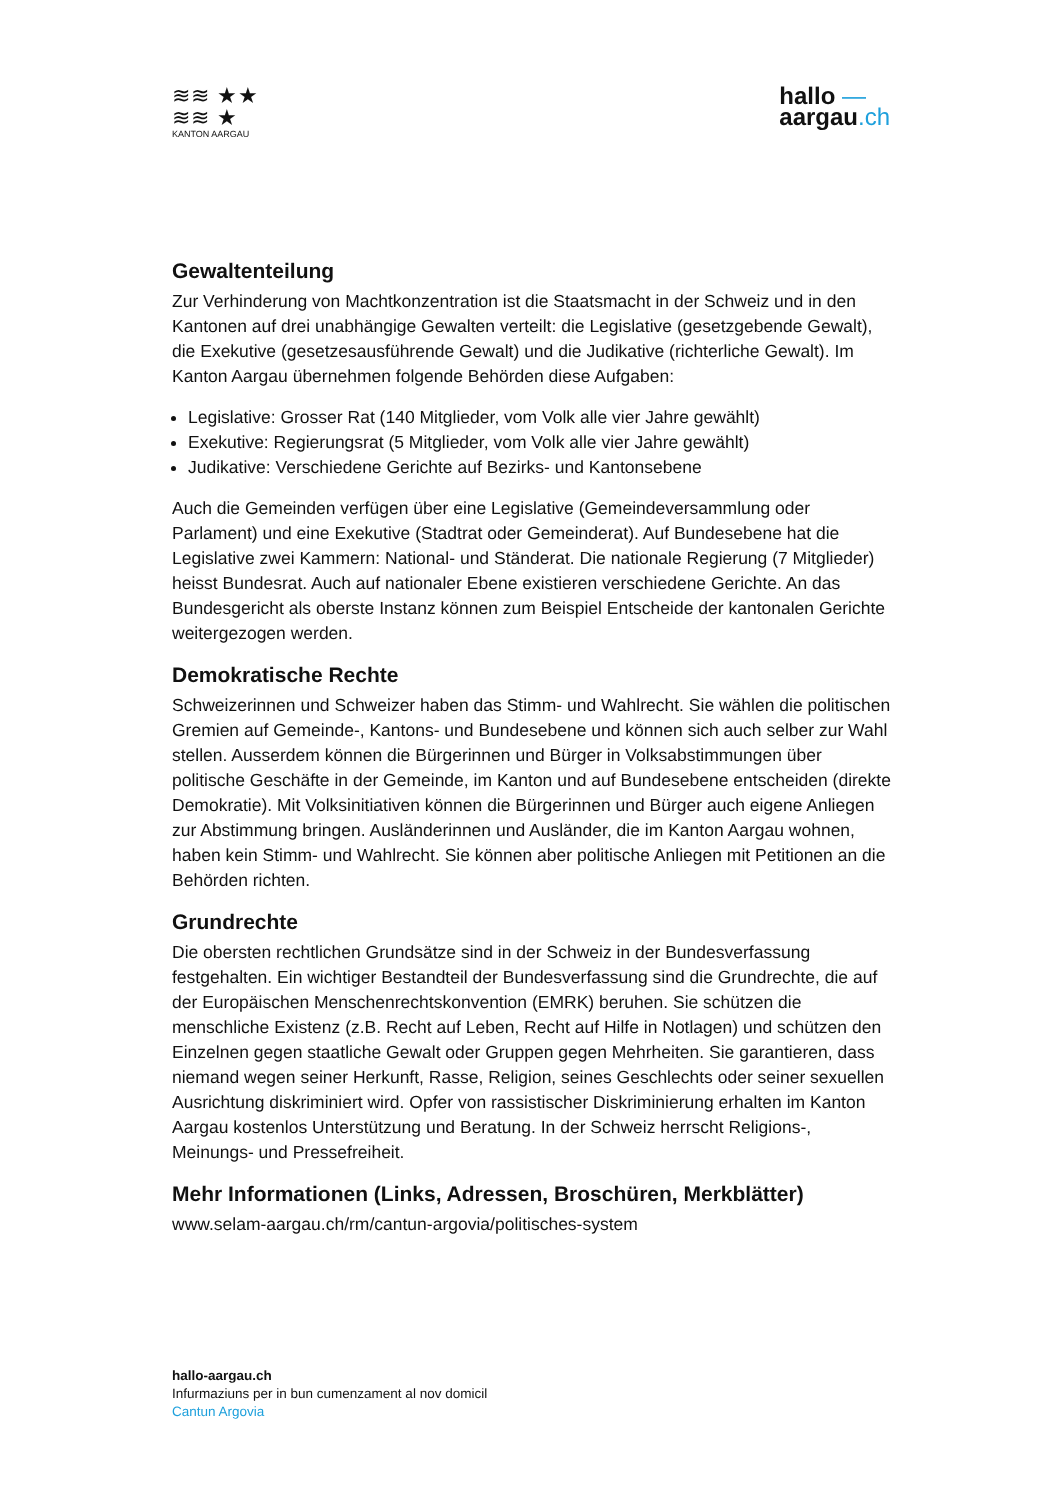≋≋ ★★
≋≋ ★
KANTON AARGAU
hallo —
aargau.ch
Gewaltenteilung
Zur Verhinderung von Machtkonzentration ist die Staatsmacht in der Schweiz und in den Kantonen auf drei unabhängige Gewalten verteilt: die Legislative (gesetzgebende Gewalt), die Exekutive (gesetzesausführende Gewalt) und die Judikative (richterliche Gewalt). Im Kanton Aargau übernehmen folgende Behörden diese Aufgaben:
Legislative: Grosser Rat (140 Mitglieder, vom Volk alle vier Jahre gewählt)
Exekutive: Regierungsrat (5 Mitglieder, vom Volk alle vier Jahre gewählt)
Judikative: Verschiedene Gerichte auf Bezirks- und Kantonsebene
Auch die Gemeinden verfügen über eine Legislative (Gemeindeversammlung oder Parlament) und eine Exekutive (Stadtrat oder Gemeinderat). Auf Bundesebene hat die Legislative zwei Kammern: National- und Ständerat. Die nationale Regierung (7 Mitglieder) heisst Bundesrat. Auch auf nationaler Ebene existieren verschiedene Gerichte. An das Bundesgericht als oberste Instanz können zum Beispiel Entscheide der kantonalen Gerichte weitergezogen werden.
Demokratische Rechte
Schweizerinnen und Schweizer haben das Stimm- und Wahlrecht. Sie wählen die politischen Gremien auf Gemeinde-, Kantons- und Bundesebene und können sich auch selber zur Wahl stellen. Ausserdem können die Bürgerinnen und Bürger in Volksabstimmungen über politische Geschäfte in der Gemeinde, im Kanton und auf Bundesebene entscheiden (direkte Demokratie). Mit Volksinitiativen können die Bürgerinnen und Bürger auch eigene Anliegen zur Abstimmung bringen. Ausländerinnen und Ausländer, die im Kanton Aargau wohnen, haben kein Stimm- und Wahlrecht. Sie können aber politische Anliegen mit Petitionen an die Behörden richten.
Grundrechte
Die obersten rechtlichen Grundsätze sind in der Schweiz in der Bundesverfassung festgehalten. Ein wichtiger Bestandteil der Bundesverfassung sind die Grundrechte, die auf der Europäischen Menschenrechtskonvention (EMRK) beruhen. Sie schützen die menschliche Existenz (z.B. Recht auf Leben, Recht auf Hilfe in Notlagen) und schützen den Einzelnen gegen staatliche Gewalt oder Gruppen gegen Mehrheiten. Sie garantieren, dass niemand wegen seiner Herkunft, Rasse, Religion, seines Geschlechts oder seiner sexuellen Ausrichtung diskriminiert wird. Opfer von rassistischer Diskriminierung erhalten im Kanton Aargau kostenlos Unterstützung und Beratung. In der Schweiz herrscht Religions-, Meinungs- und Pressefreiheit.
Mehr Informationen (Links, Adressen, Broschüren, Merkblätter)
www.selam-aargau.ch/rm/cantun-argovia/politisches-system
hallo-aargau.ch
Infurmaziuns per in bun cumenzament al nov domicil
Cantun Argovia